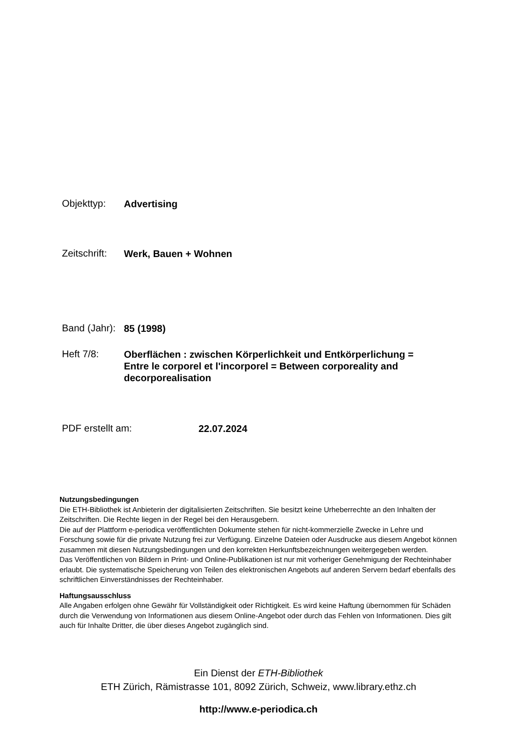Objekttyp:
Advertising
Zeitschrift:
Werk, Bauen + Wohnen
Band (Jahr):
85 (1998)
Heft 7/8:
Oberflächen : zwischen Körperlichkeit und Entkörperlichung = Entre le corporel et l'incorporel = Between corporeality and decorporealisation
PDF erstellt am:
22.07.2024
Nutzungsbedingungen
Die ETH-Bibliothek ist Anbieterin der digitalisierten Zeitschriften. Sie besitzt keine Urheberrechte an den Inhalten der Zeitschriften. Die Rechte liegen in der Regel bei den Herausgebern.
Die auf der Plattform e-periodica veröffentlichten Dokumente stehen für nicht-kommerzielle Zwecke in Lehre und Forschung sowie für die private Nutzung frei zur Verfügung. Einzelne Dateien oder Ausdrucke aus diesem Angebot können zusammen mit diesen Nutzungsbedingungen und den korrekten Herkunftsbezeichnungen weitergegeben werden.
Das Veröffentlichen von Bildern in Print- und Online-Publikationen ist nur mit vorheriger Genehmigung der Rechteinhaber erlaubt. Die systematische Speicherung von Teilen des elektronischen Angebots auf anderen Servern bedarf ebenfalls des schriftlichen Einverständnisses der Rechteinhaber.
Haftungsausschluss
Alle Angaben erfolgen ohne Gewähr für Vollständigkeit oder Richtigkeit. Es wird keine Haftung übernommen für Schäden durch die Verwendung von Informationen aus diesem Online-Angebot oder durch das Fehlen von Informationen. Dies gilt auch für Inhalte Dritter, die über dieses Angebot zugänglich sind.
Ein Dienst der ETH-Bibliothek
ETH Zürich, Rämistrasse 101, 8092 Zürich, Schweiz, www.library.ethz.ch
http://www.e-periodica.ch